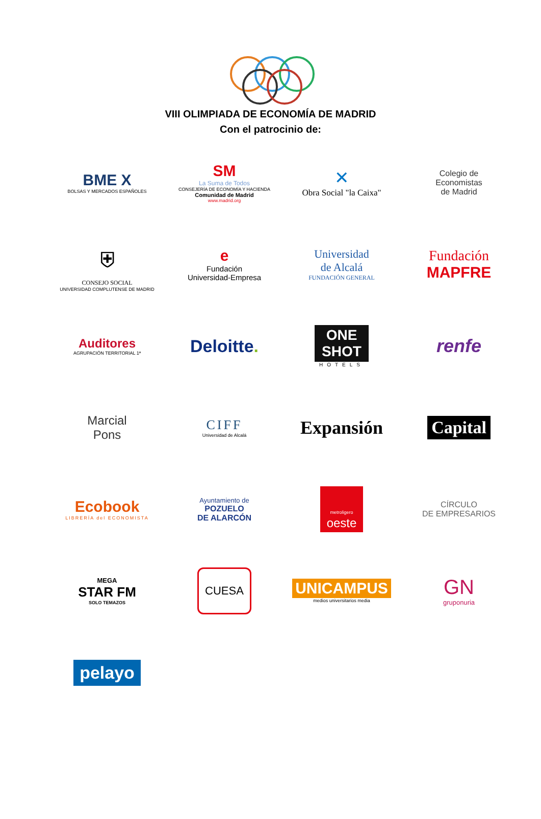VIII OLIMPIADA DE ECONOMÍA DE MADRID
Con el patrocinio de:
BME X
BOLSAS Y MERCADOS ESPAÑOLES
SM
La Suma de Todos
CONSEJERÍA DE ECONOMÍA Y HACIENDA
Comunidad de Madrid
www.madrid.org
✕
Obra Social "la Caixa"
Colegio de
Economistas
de Madrid
⛨
CONSEJO SOCIAL
UNIVERSIDAD COMPLUTENSE DE MADRID
e
Fundación
Universidad-Empresa
Universidad
de Alcalá
FUNDACIÓN GENERAL
Fundación
MAPFRE
Auditores
AGRUPACIÓN TERRITORIAL 1ª
Deloitte.
ONE
SHOT
HOTELS
renfe
Marcial
Pons
CIFF
Universidad de Alcalá
Expansión
Capital
Ecobook
LIBRERÍA del ECONOMISTA
Ayuntamiento de
POZUELO
DE ALARCÓN
metroligero
oeste
CÍRCULO
DE EMPRESARIOS
MEGA
STAR FM
SOLO TEMAZOS
CUESA
UNICAMPUS
medios universitarios media
GN
gruponuria
pelayo